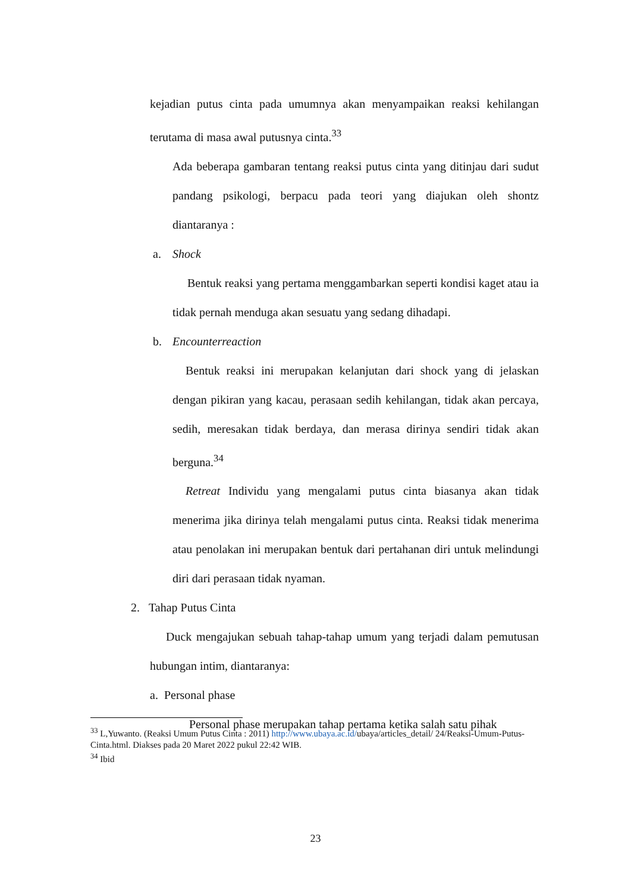kejadian putus cinta pada umumnya akan menyampaikan reaksi kehilangan terutama di masa awal putusnya cinta.<sup>33</sup>
Ada beberapa gambaran tentang reaksi putus cinta yang ditinjau dari sudut pandang psikologi, berpacu pada teori yang diajukan oleh shontz diantaranya :
a. Shock
Bentuk reaksi yang pertama menggambarkan seperti kondisi kaget atau ia tidak pernah menduga akan sesuatu yang sedang dihadapi.
b. Encounterreaction
Bentuk reaksi ini merupakan kelanjutan dari shock yang di jelaskan dengan pikiran yang kacau, perasaan sedih kehilangan, tidak akan percaya, sedih, meresakan tidak berdaya, dan merasa dirinya sendiri tidak akan berguna.<sup>34</sup>
Retreat Individu yang mengalami putus cinta biasanya akan tidak menerima jika dirinya telah mengalami putus cinta. Reaksi tidak menerima atau penolakan ini merupakan bentuk dari pertahanan diri untuk melindungi diri dari perasaan tidak nyaman.
2. Tahap Putus Cinta
Duck mengajukan sebuah tahap-tahap umum yang terjadi dalam pemutusan hubungan intim, diantaranya:
a. Personal phase
Personal phase merupakan tahap pertama ketika salah satu pihak
<sup>33</sup> L,Yuwanto. (Reaksi Umum Putus Cinta : 2011) http://www.ubaya.ac.id/ubaya/articles_detail/ 24/Reaksi-Umum-Putus-Cinta.html. Diakses pada 20 Maret 2022 pukul 22:42 WIB.
<sup>34</sup> Ibid
23